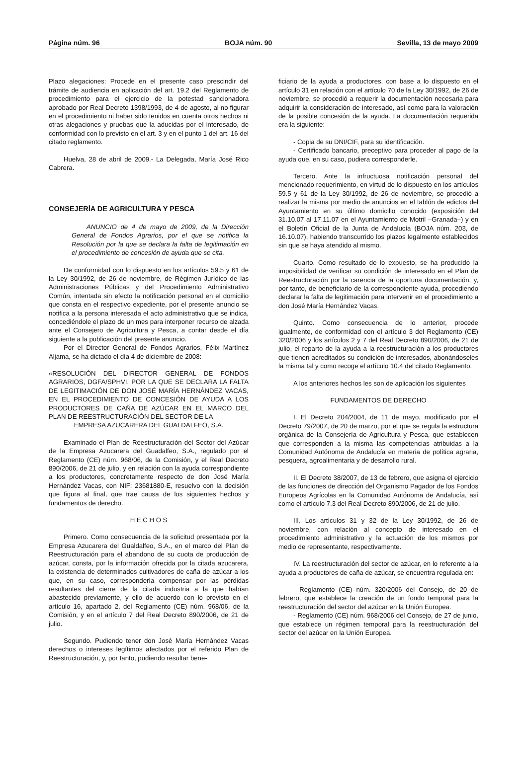Página núm. 96 BOJA núm. 90 Sevilla, 13 de mayo 2009
Plazo alegaciones: Procede en el presente caso prescindir del trámite de audiencia en aplicación del art. 19.2 del Reglamento de procedimiento para el ejercicio de la potestad sancionadora aprobado por Real Decreto 1398/1993, de 4 de agosto, al no figurar en el procedimiento ni haber sido tenidos en cuenta otros hechos ni otras alegaciones y pruebas que la aducidas por el interesado, de conformidad con lo previsto en el art. 3 y en el punto 1 del art. 16 del citado reglamento.
Huelva, 28 de abril de 2009.- La Delegada, María José Rico Cabrera.
CONSEJERÍA DE AGRICULTURA Y PESCA
ANUNCIO de 4 de mayo de 2009, de la Dirección General de Fondos Agrarios, por el que se notifica la Resolución por la que se declara la falta de legitimación en el procedimiento de concesión de ayuda que se cita.
De conformidad con lo dispuesto en los artículos 59.5 y 61 de la Ley 30/1992, de 26 de noviembre, de Régimen Jurídico de las Administraciones Públicas y del Procedimiento Administrativo Común, intentada sin efecto la notificación personal en el domicilio que consta en el respectivo expediente, por el presente anuncio se notifica a la persona interesada el acto administrativo que se indica, concediéndole el plazo de un mes para interponer recurso de alzada ante el Consejero de Agricultura y Pesca, a contar desde el día siguiente a la publicación del presente anuncio.
Por el Director General de Fondos Agrarios, Félix Martínez Aljama, se ha dictado el día 4 de diciembre de 2008:
«RESOLUCIÓN DEL DIRECTOR GENERAL DE FONDOS AGRARIOS, DGFA/SPHVI, POR LA QUE SE DECLARA LA FALTA DE LEGITIMACIÓN DE DON JOSÉ MARÍA HERNÁNDEZ VACAS, EN EL PROCEDIMIENTO DE CONCESIÓN DE AYUDA A LOS PRODUCTORES DE CAÑA DE AZÚCAR EN EL MARCO DEL PLAN DE REESTRUCTURACIÓN DEL SECTOR DE LA
EMPRESA AZUCARERA DEL GUALDALFEO, S.A.
Examinado el Plan de Reestructuración del Sector del Azúcar de la Empresa Azucarera del Guadalfeo, S.A., regulado por el Reglamento (CE) núm. 968/06, de la Comisión, y el Real Decreto 890/2006, de 21 de julio, y en relación con la ayuda correspondiente a los productores, concretamente respecto de don José María Hernández Vacas, con NIF: 23681880-E, resuelvo con la decisión que figura al final, que trae causa de los siguientes hechos y fundamentos de derecho.
H E C H O S
Primero. Como consecuencia de la solicitud presentada por la Empresa Azucarera del Gualdalfeo, S.A., en el marco del Plan de Reestructuración para el abandono de su cuota de producción de azúcar, consta, por la información ofrecida por la citada azucarera, la existencia de determinados cultivadores de caña de azúcar a los que, en su caso, correspondería compensar por las pérdidas resultantes del cierre de la citada industria a la que habían abastecido previamente, y ello de acuerdo con lo previsto en el artículo 16, apartado 2, del Reglamento (CE) núm. 968/06, de la Comisión, y en el artículo 7 del Real Decreto 890/2006, de 21 de julio.
Segundo. Pudiendo tener don José María Hernández Vacas derechos o intereses legítimos afectados por el referido Plan de Reestructuración, y, por tanto, pudiendo resultar bene-
ficiario de la ayuda a productores, con base a lo dispuesto en el artículo 31 en relación con el artículo 70 de la Ley 30/1992, de 26 de noviembre, se procedió a requerir la documentación necesaria para adquirir la consideración de interesado, así como para la valoración de la posible concesión de la ayuda. La documentación requerida era la siguiente:
- Copia de su DNI/CIF, para su identificación.
- Certificado bancario, preceptivo para proceder al pago de la ayuda que, en su caso, pudiera corresponderle.
Tercero. Ante la infructuosa notificación personal del mencionado requerimiento, en virtud de lo dispuesto en los artículos 59.5 y 61 de la Ley 30/1992, de 26 de noviembre, se procedió a realizar la misma por medio de anuncios en el tablón de edictos del Ayuntamiento en su último domicilio conocido (exposición del 31.10.07 al 17.11.07 en el Ayuntamiento de Motril –Granada–) y en el Boletín Oficial de la Junta de Andalucía (BOJA núm. 203, de 16.10.07), habiendo transcurrido los plazos legalmente establecidos sin que se haya atendido al mismo.
Cuarto. Como resultado de lo expuesto, se ha producido la imposibilidad de verificar su condición de interesado en el Plan de Reestructuración por la carencia de la oportuna documentación, y, por tanto, de beneficiario de la correspondiente ayuda, procediendo declarar la falta de legitimación para intervenir en el procedimiento a don José María Hernández Vacas.
Quinto. Como consecuencia de lo anterior, procede igualmente, de conformidad con el artículo 3 del Reglamento (CE) 320/2006 y los artículos 2 y 7 del Real Decreto 890/2006, de 21 de julio, el reparto de la ayuda a la reestructuración a los productores que tienen acreditados su condición de interesados, abonándoseles la misma tal y como recoge el artículo 10.4 del citado Reglamento.
A los anteriores hechos les son de aplicación los siguientes
FUNDAMENTOS DE DERECHO
I. El Decreto 204/2004, de 11 de mayo, modificado por el Decreto 79/2007, de 20 de marzo, por el que se regula la estructura orgánica de la Consejería de Agricultura y Pesca, que establecen que corresponden a la misma las competencias atribuidas a la Comunidad Autónoma de Andalucía en materia de política agraria, pesquera, agroalimentaria y de desarrollo rural.
II. El Decreto 38/2007, de 13 de febrero, que asigna el ejercicio de las funciones de dirección del Organismo Pagador de los Fondos Europeos Agrícolas en la Comunidad Autónoma de Andalucía, así como el artículo 7.3 del Real Decreto 890/2006, de 21 de julio.
III. Los artículos 31 y 32 de la Ley 30/1992, de 26 de noviembre, con relación al concepto de interesado en el procedimiento administrativo y la actuación de los mismos por medio de representante, respectivamente.
IV. La reestructuración del sector de azúcar, en lo referente a la ayuda a productores de caña de azúcar, se encuentra regulada en:
- Reglamento (CE) núm. 320/2006 del Consejo, de 20 de febrero, que establece la creación de un fondo temporal para la reestructuración del sector del azúcar en la Unión Europea.
- Reglamento (CE) núm. 968/2006 del Consejo, de 27 de junio, que establece un régimen temporal para la reestructuración del sector del azúcar en la Unión Europea.